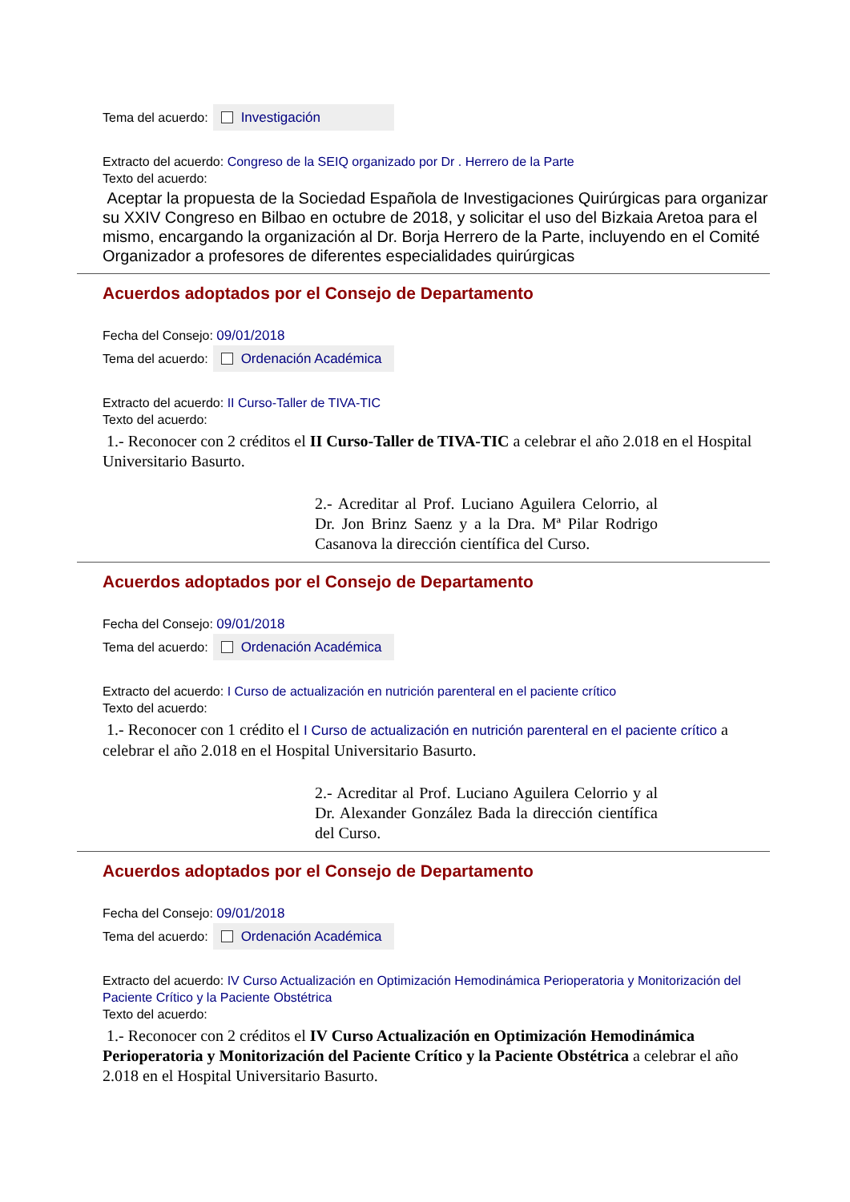Tema del acuerdo: Investigación
Extracto del acuerdo: Congreso de la SEIQ organizado por Dr . Herrero de la Parte
Texto del acuerdo:
Aceptar la propuesta de la Sociedad Española de Investigaciones Quirúrgicas para organizar su XXIV Congreso en Bilbao en octubre de 2018, y solicitar el uso del Bizkaia Aretoa para el mismo, encargando la organización al Dr. Borja Herrero de la Parte, incluyendo en el Comité Organizador a profesores de diferentes especialidades quirúrgicas
Acuerdos adoptados por el Consejo de Departamento
Fecha del Consejo: 09/01/2018
Tema del acuerdo: Ordenación Académica
Extracto del acuerdo: II Curso-Taller de TIVA-TIC
Texto del acuerdo:
1.- Reconocer con 2 créditos el II Curso-Taller de TIVA-TIC a celebrar el año 2.018 en el Hospital Universitario Basurto.
2.- Acreditar al Prof. Luciano Aguilera Celorrio, al Dr. Jon Brinz Saenz y a la Dra. Mª Pilar Rodrigo Casanova la dirección científica del Curso.
Acuerdos adoptados por el Consejo de Departamento
Fecha del Consejo: 09/01/2018
Tema del acuerdo: Ordenación Académica
Extracto del acuerdo: I Curso de actualización en nutrición parenteral en el paciente crítico
Texto del acuerdo:
1.- Reconocer con 1 crédito el I Curso de actualización en nutrición parenteral en el paciente crítico a celebrar el año 2.018 en el Hospital Universitario Basurto.
2.- Acreditar al Prof. Luciano Aguilera Celorrio y al Dr. Alexander González Bada la dirección científica del Curso.
Acuerdos adoptados por el Consejo de Departamento
Fecha del Consejo: 09/01/2018
Tema del acuerdo: Ordenación Académica
Extracto del acuerdo: IV Curso Actualización en Optimización Hemodinámica Perioperatoria y Monitorización del Paciente Crítico y la Paciente Obstétrica
Texto del acuerdo:
1.- Reconocer con 2 créditos el IV Curso Actualización en Optimización Hemodinámica Perioperatoria y Monitorización del Paciente Crítico y la Paciente Obstétrica a celebrar el año 2.018 en el Hospital Universitario Basurto.